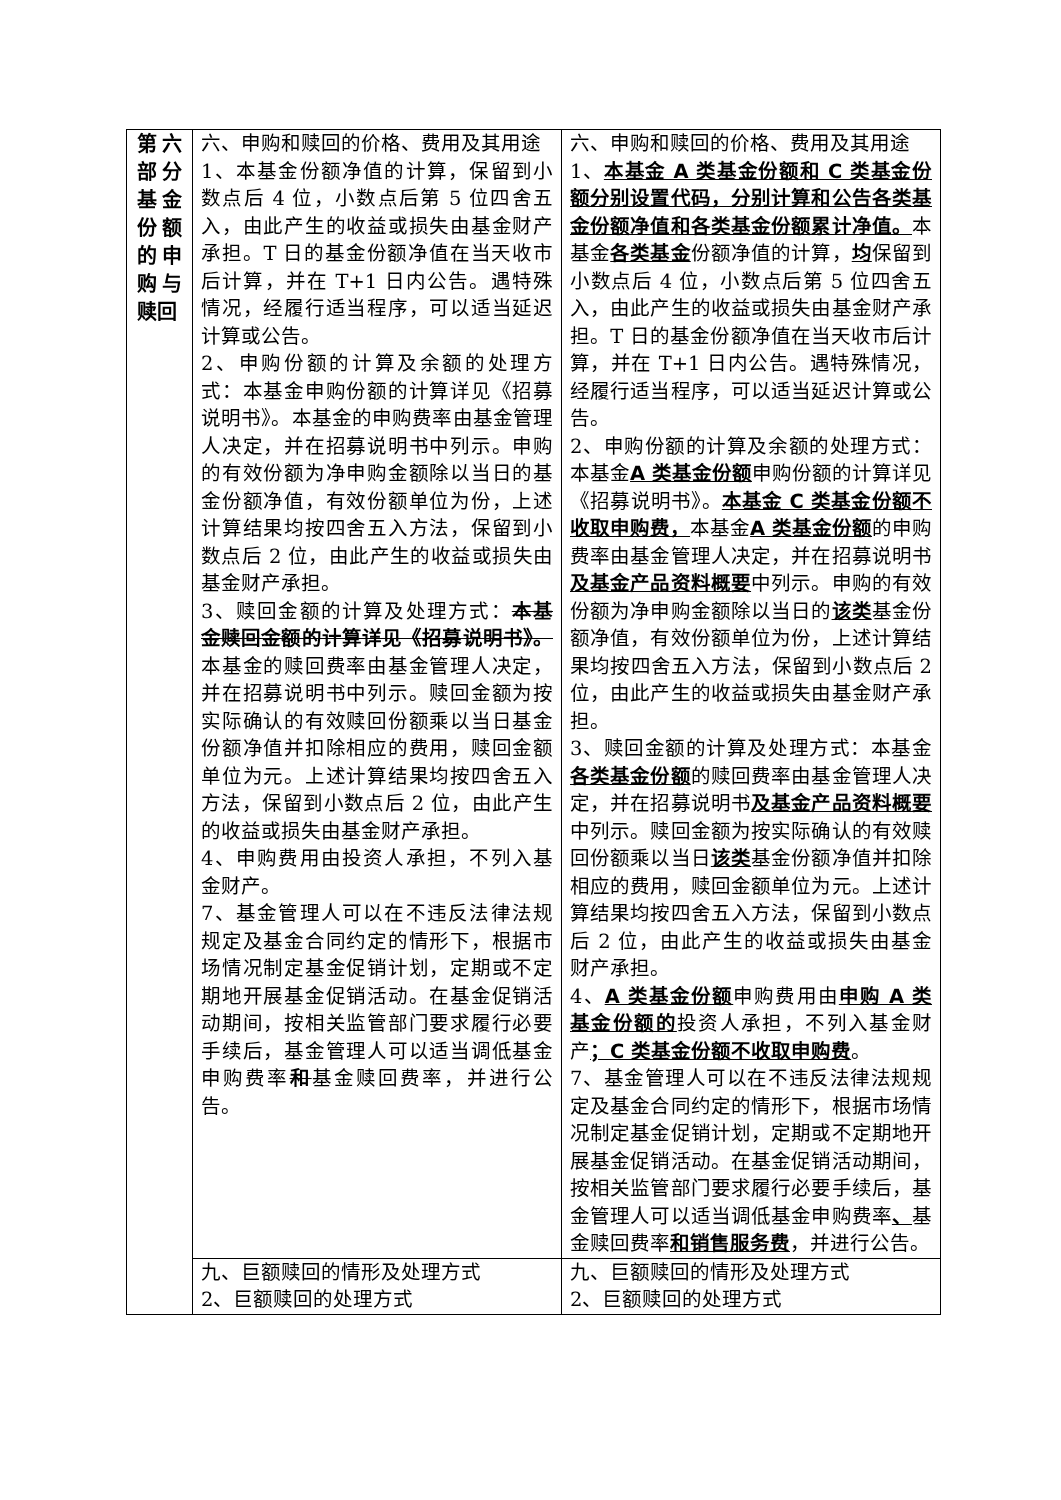| 第六部分基金份额的申购与赎回 | 六、申购和赎回的价格、费用及其用途 1、本基金份额净值的计算，保留到小数点后 4 位，小数点后第 5 位四舍五入，由此产生的收益或损失由基金财产承担。T 日的基金份额净值在当天收市后计算，并在 T+1 日内公告。遇特殊情况，经履行适当程序，可以适当延迟计算或公告。 2、申购份额的计算及余额的处理方式：本基金申购份额的计算详见《招募说明书》。本基金的申购费率由基金管理人决定，并在招募说明书中列示。申购的有效份额为净申购金额除以当日的基金份额净值，有效份额单位为份，上述计算结果均按四舍五入方法，保留到小数点后 2 位，由此产生的收益或损失由基金财产承担。 3、赎回金额的计算及处理方式： 本基金赎回金额的计算详见《招募说明书》。 本基金的赎回费率由基金管理人决定，并在招募说明书中列示。赎回金额为按实际确认的有效赎回份额乘以当日基金份额净值并扣除相应的费用，赎回金额单位为元。上述计算结果均按四舍五入方法，保留到小数点后 2 位，由此产生的收益或损失由基金财产承担。 4、申购费用由投资人承担，不列入基金财产。 7、基金管理人可以在不违反法律法规规定及基金合同约定的情形下，根据市场情况制定基金促销计划，定期或不定期地开展基金促销活动。在基金促销活动期间，按相关监管部门要求履行必要手续后，基金管理人可以适当调低基金申购费率 和 基金赎回费率，并进行公告。 | 六、申购和赎回的价格、费用及其用途 1、 本基金 A 类基金份额和 C 类基金份额分别设置代码，分别计算和公告各类基金份额净值和各类基金份额累计净值。 本基金 各类基金 份额净值的计算， 均 保留到小数点后 4 位，小数点后第 5 位四舍五入，由此产生的收益或损失由基金财产承担。T 日的基金份额净值在当天收市后计算，并在 T+1 日内公告。遇特殊情况，经履行适当程序，可以适当延迟计算或公告。 2、申购份额的计算及余额的处理方式：本基金 A 类基金份额 申购份额的计算详见《招募说明书》。 本基金 C 类基金份额不收取申购费， 本基金 A 类基金份额 的申购费率由基金管理人决定，并在招募说明书 及基金产品资料概要 中列示。申购的有效份额为净申购金额除以当日的 该类 基金份额净值，有效份额单位为份，上述计算结果均按四舍五入方法，保留到小数点后 2 位，由此产生的收益或损失由基金财产承担。 3、赎回金额的计算及处理方式：本基金 各类基金份额 的赎回费率由基金管理人决定，并在招募说明书 及基金产品资料概要 中列示。赎回金额为按实际确认的有效赎回份额乘以当日 该类 基金份额净值并扣除相应的费用，赎回金额单位为元。上述计算结果均按四舍五入方法，保留到小数点后 2 位，由此产生的收益或损失由基金财产承担。 4、 A 类基金份额 申购费用由 申购 A 类基金份额的 投资人承担，不列入基金财产 ；C 类基金份额不收取申购费 。 7、基金管理人可以在不违反法律法规规定及基金合同约定的情形下，根据市场情况制定基金促销计划，定期或不定期地开展基金促销活动。在基金促销活动期间，按相关监管部门要求履行必要手续后，基金管理人可以适当调低基金申购费率 、 基金赎回费率 和销售服务费 ，并进行公告。 |
| | 九、巨额赎回的情形及处理方式 2、巨额赎回的处理方式 | 九、巨额赎回的情形及处理方式 2、巨额赎回的处理方式 |